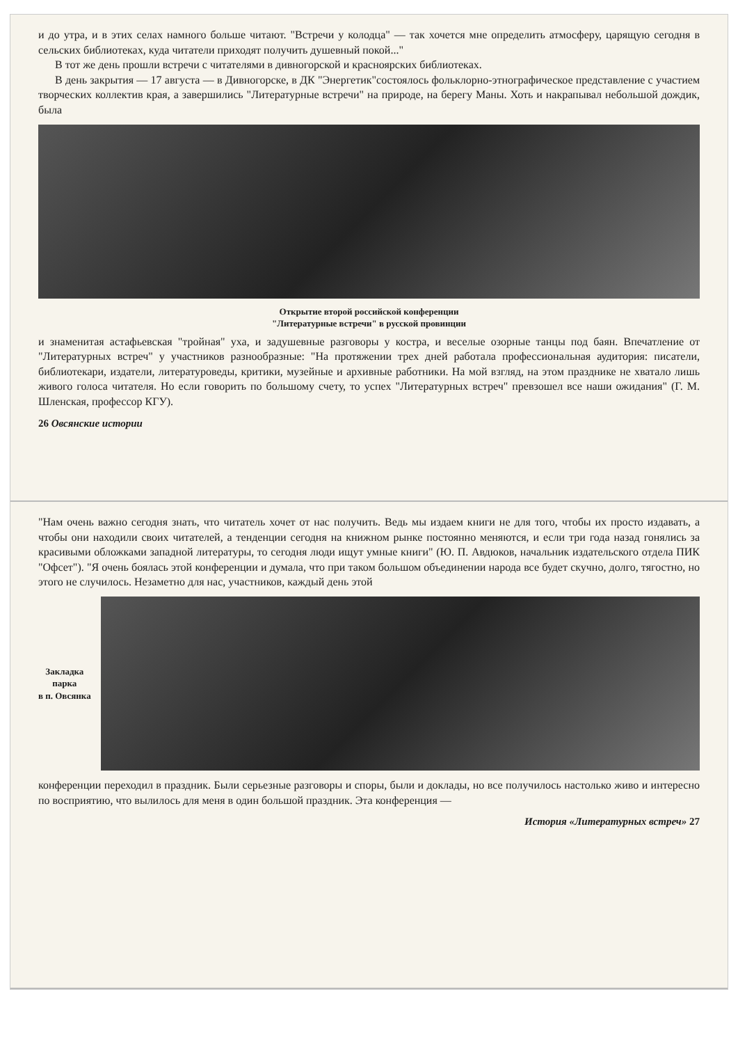и до утра, и в этих селах намного больше читают. "Встречи у колодца" — так хочется мне определить атмосферу, царящую сегодня в сельских библиотеках, куда читатели приходят получить душевный покой..."
В тот же день прошли встречи с читателями в дивногорской и красноярских библиотеках.
В день закрытия — 17 августа — в Дивногорске, в ДК "Энергетик"состоялось фольклорно-этнографическое представление с участием творческих коллектив края, а завершились "Литературные встречи" на природе, на берегу Маны. Хоть и накрапывал небольшой дождик, была
Открытие второй российской конференции
"Литературные встречи" в русской провинции
и знаменитая астафьевская "тройная" уха, и задушевные разговоры у костра, и веселые озорные танцы под баян. Впечатление от "Литературных встреч" у участников разнообразные: "На протяжении трех дней работала профессиональная аудитория: писатели, библиотекари, издатели, литературоведы, критики, музейные и архивные работники. На мой взгляд, на этом празднике не хватало лишь живого голоса читателя. Но если говорить по большому счету, то успех "Литературных встреч" превзошел все наши ожидания" (Г. М. Шленская, профессор КГУ).
26 Овсянские истории
"Нам очень важно сегодня знать, что читатель хочет от нас получить. Ведь мы издаем книги не для того, чтобы их просто издавать, а чтобы они находили своих читателей, а тенденции сегодня на книжном рынке постоянно меняются, и если три года назад гонялись за красивыми обложками западной литературы, то сегодня люди ищут умные книги" (Ю. П. Авдюков, начальник издательского отдела ПИК "Офсет"). "Я очень боялась этой конференции и думала, что при таком большом объединении народа все будет скучно, долго, тягостно, но этого не случилось. Незаметно для нас, участников, каждый день этой
Закладка
парка
в п. Овсянка
конференции переходил в праздник. Были серьезные разговоры и споры, были и доклады, но все получилось настолько живо и интересно по восприятию, что вылилось для меня в один большой праздник. Эта конференция —
История «Литературных встреч» 27